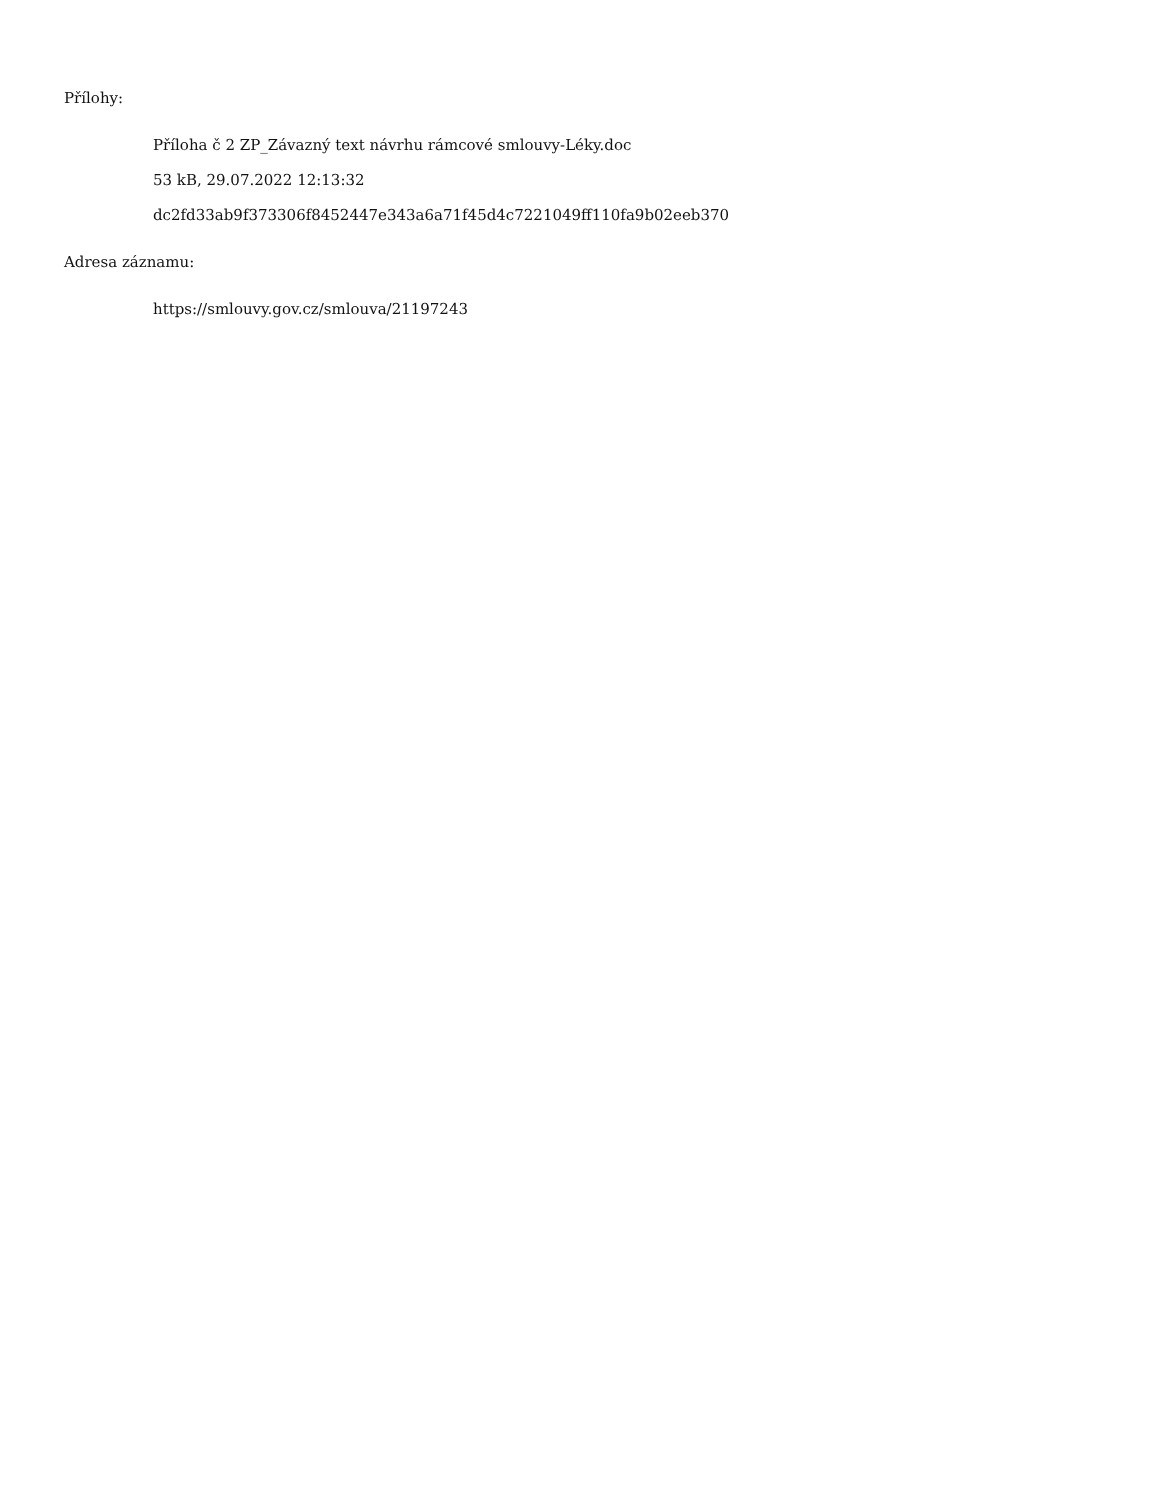Přílohy:
Příloha č 2 ZP_Závazný text návrhu rámcové smlouvy-Léky.doc
53 kB, 29.07.2022 12:13:32
dc2fd33ab9f373306f8452447e343a6a71f45d4c7221049ff110fa9b02eeb370
Adresa záznamu:
https://smlouvy.gov.cz/smlouva/21197243